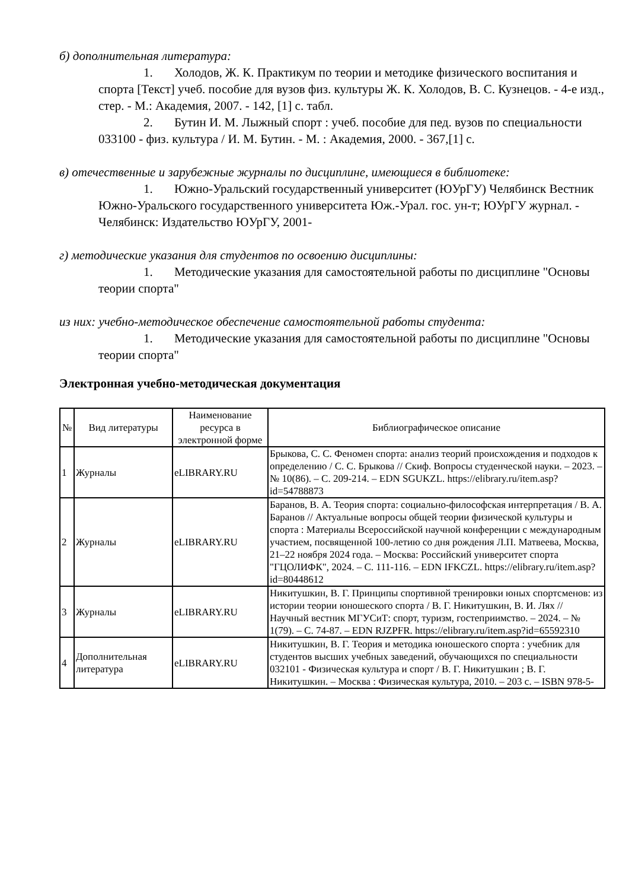б) дополнительная литература:
1. Холодов, Ж. К. Практикум по теории и методике физического воспитания и спорта [Текст] учеб. пособие для вузов физ. культуры Ж. К. Холодов, В. С. Кузнецов. - 4-е изд., стер. - М.: Академия, 2007. - 142, [1] с. табл.
2. Бутин И. М. Лыжный спорт : учеб. пособие для пед. вузов по специальности 033100 - физ. культура / И. М. Бутин. - М. : Академия, 2000. - 367,[1] с.
в) отечественные и зарубежные журналы по дисциплине, имеющиеся в библиотеке:
1. Южно-Уральский государственный университет (ЮУрГУ) Челябинск Вестник Южно-Уральского государственного университета Юж.-Урал. гос. ун-т; ЮУрГУ журнал. - Челябинск: Издательство ЮУрГУ, 2001-
г) методические указания для студентов по освоению дисциплины:
1. Методические указания для самостоятельной работы по дисциплине "Основы теории спорта"
из них: учебно-методическое обеспечение самостоятельной работы студента:
1. Методические указания для самостоятельной работы по дисциплине "Основы теории спорта"
Электронная учебно-методическая документация
| № | Вид литературы | Наименование ресурса в электронной форме | Библиографическое описание |
| --- | --- | --- | --- |
| 1 | Журналы | eLIBRARY.RU | Брыкова, С. С. Феномен спорта: анализ теорий происхождения и подходов к определению / С. С. Брыкова // Скиф. Вопросы студенческой науки. – 2023. – № 10(86). – С. 209-214. – EDN SGUKZL. https://elibrary.ru/item.asp?id=54788873 |
| 2 | Журналы | eLIBRARY.RU | Баранов, В. А. Теория спорта: социально-философская интерпретация / В. А. Баранов // Актуальные вопросы общей теории физической культуры и спорта : Материалы Всероссийской научной конференции с международным участием, посвященной 100-летию со дня рождения Л.П. Матвеева, Москва, 21–22 ноября 2024 года. – Москва: Российский университет спорта "ГЦОЛИФК", 2024. – С. 111-116. – EDN IFKCZL. https://elibrary.ru/item.asp?id=80448612 |
| 3 | Журналы | eLIBRARY.RU | Никитушкин, В. Г. Принципы спортивной тренировки юных спортсменов: из истории теории юношеского спорта / В. Г. Никитушкин, В. И. Лях // Научный вестник МГУСиТ: спорт, туризм, гостеприимство. – 2024. – № 1(79). – С. 74-87. – EDN RJZPFR. https://elibrary.ru/item.asp?id=65592310 |
| 4 | Дополнительная литература | eLIBRARY.RU | Никитушкин, В. Г. Теория и методика юношеского спорта : учебник для студентов высших учебных заведений, обучающихся по специальности 032101 - Физическая культура и спорт / В. Г. Никитушкин ; В. Г. Никитушкин. – Москва : Физическая культура, 2010. – 203 с. – ISBN 978-5- |